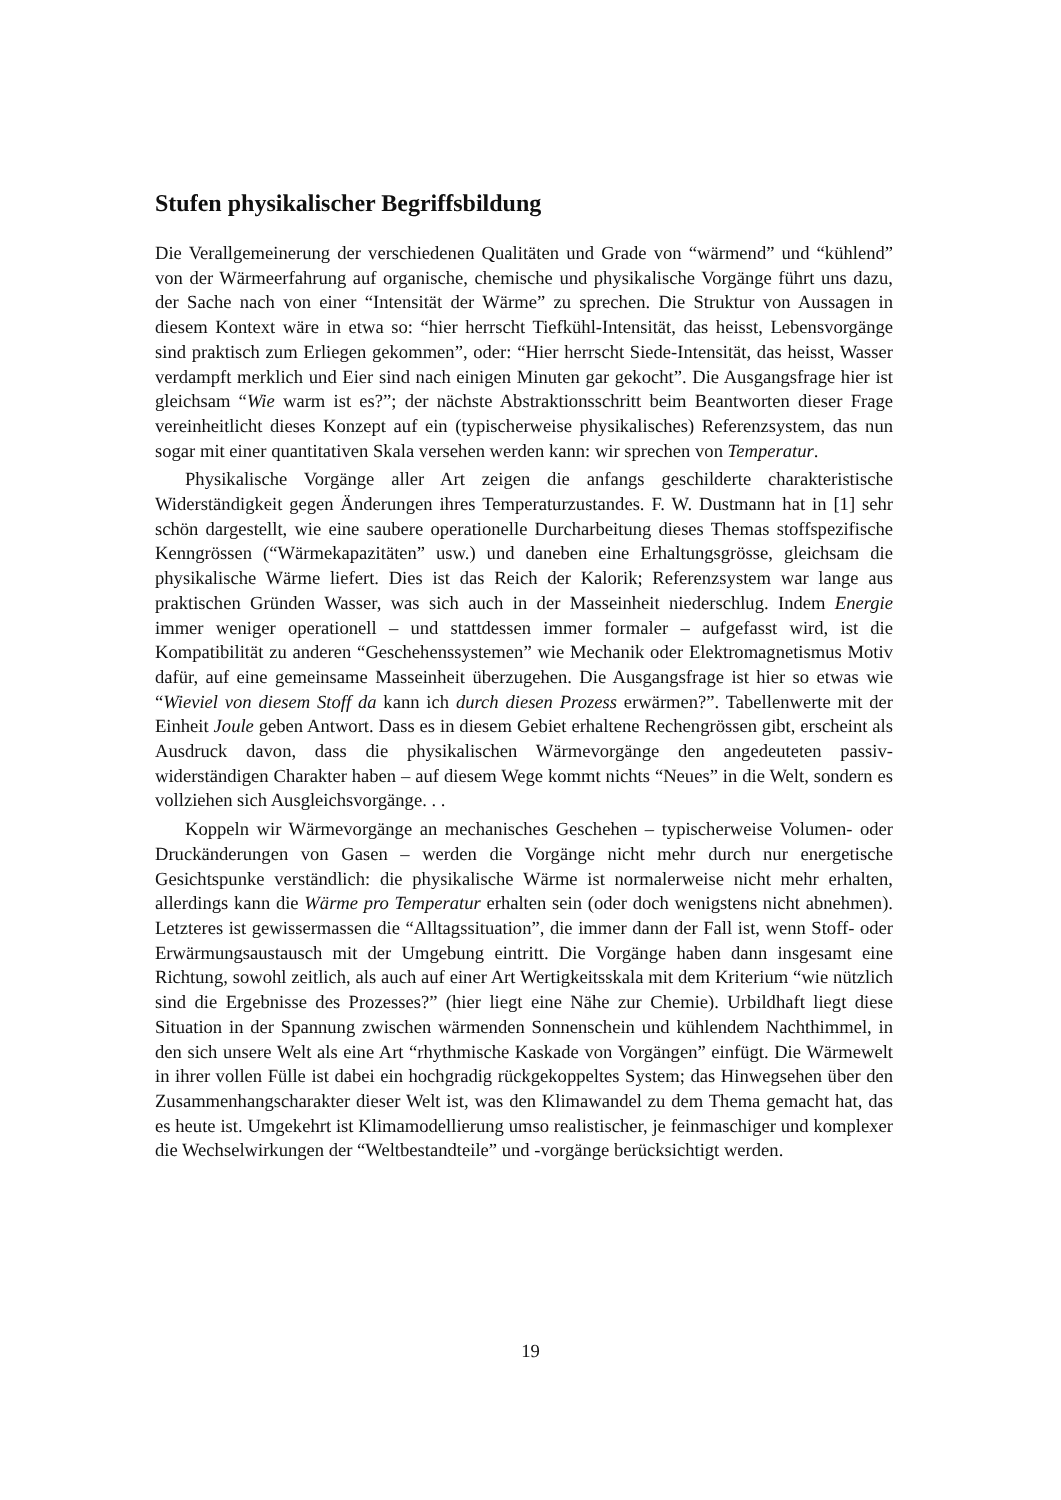Stufen physikalischer Begriffsbildung
Die Verallgemeinerung der verschiedenen Qualitäten und Grade von “wärmend” und “kühlend” von der Wärmeerfahrung auf organische, chemische und physikalische Vorgänge führt uns dazu, der Sache nach von einer “Intensität der Wärme” zu sprechen. Die Struktur von Aussagen in diesem Kontext wäre in etwa so: “hier herrscht Tiefkühl-Intensität, das heisst, Lebensvorgänge sind praktisch zum Erliegen gekommen”, oder: “Hier herrscht Siede-Intensität, das heisst, Wasser verdampft merklich und Eier sind nach einigen Minuten gar gekocht”. Die Ausgangsfrage hier ist gleichsam “Wie warm ist es?”; der nächste Abstraktionsschritt beim Beantworten dieser Frage vereinheitlicht dieses Konzept auf ein (typischerweise physikalisches) Referenzsystem, das nun sogar mit einer quantitativen Skala versehen werden kann: wir sprechen von Temperatur.
Physikalische Vorgänge aller Art zeigen die anfangs geschilderte charakteristische Widerständigkeit gegen Änderungen ihres Temperaturzustandes. F. W. Dustmann hat in [1] sehr schön dargestellt, wie eine saubere operationelle Durcharbeitung dieses Themas stoffspezifische Kenngrössen (“Wärmekapazitäten” usw.) und daneben eine Erhaltungsgrösse, gleichsam die physikalische Wärme liefert. Dies ist das Reich der Kalorik; Referenzsystem war lange aus praktischen Gründen Wasser, was sich auch in der Masseinheit niederschlug. Indem Energie immer weniger operationell – und stattdessen immer formaler – aufgefasst wird, ist die Kompatibilität zu anderen “Geschehenssystemen” wie Mechanik oder Elektromagnetismus Motiv dafür, auf eine gemeinsame Masseinheit überzugehen. Die Ausgangsfrage ist hier so etwas wie “Wieviel von diesem Stoff da kann ich durch diesen Prozess erwärmen?”. Tabellenwerte mit der Einheit Joule geben Antwort. Dass es in diesem Gebiet erhaltene Rechengrössen gibt, erscheint als Ausdruck davon, dass die physikalischen Wärmevorgänge den angedeuteten passiv-widerständigen Charakter haben – auf diesem Wege kommt nichts “Neues” in die Welt, sondern es vollziehen sich Ausgleichsvorgänge. . .
Koppeln wir Wärmevorgänge an mechanisches Geschehen – typischerweise Volumen- oder Druckänderungen von Gasen – werden die Vorgänge nicht mehr durch nur energetische Gesichtspunke verständlich: die physikalische Wärme ist normalerweise nicht mehr erhalten, allerdings kann die Wärme pro Temperatur erhalten sein (oder doch wenigstens nicht abnehmen). Letzteres ist gewissermassen die “Alltagssituation”, die immer dann der Fall ist, wenn Stoff- oder Erwärmungsaustausch mit der Umgebung eintritt. Die Vorgänge haben dann insgesamt eine Richtung, sowohl zeitlich, als auch auf einer Art Wertigkeitsskala mit dem Kriterium “wie nützlich sind die Ergebnisse des Prozesses?” (hier liegt eine Nähe zur Chemie). Urbildhaft liegt diese Situation in der Spannung zwischen wärmenden Sonnenschein und kühlendem Nachthimmel, in den sich unsere Welt als eine Art “rhythmische Kaskade von Vorgängen” einfügt. Die Wärmewelt in ihrer vollen Fülle ist dabei ein hochgradig rückgekoppeltes System; das Hinwegsehen über den Zusammenhangscharakter dieser Welt ist, was den Klimawandel zu dem Thema gemacht hat, das es heute ist. Umgekehrt ist Klimamodellierung umso realistischer, je feinmaschiger und komplexer die Wechselwirkungen der “Weltbestandteile” und -vorgänge berücksichtigt werden.
19